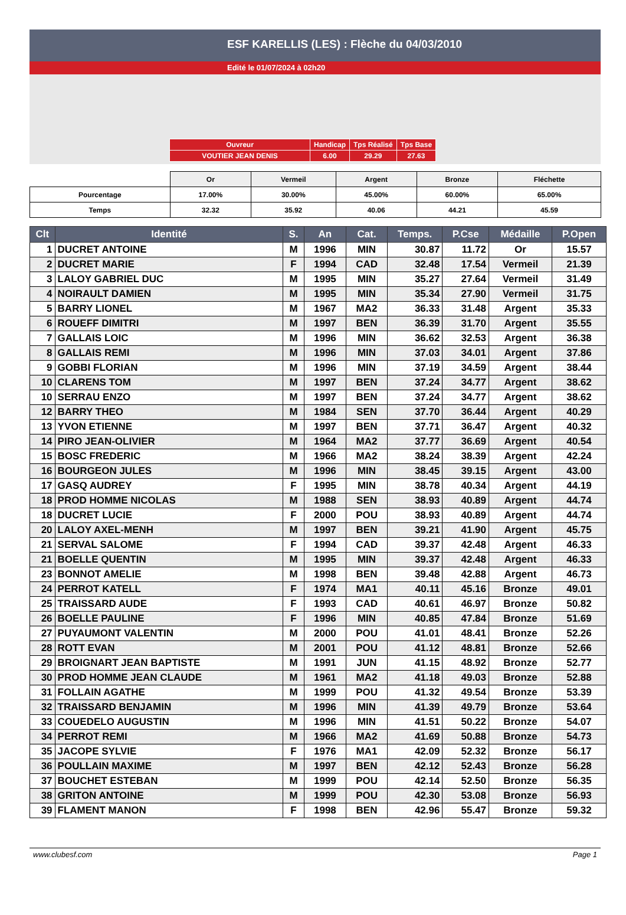ESF KARELLIS (LES) : Flèche du 04/03/2010
Edité le 01/07/2024 à 02h20
| Ouvreur | Handicap | Tps Réalisé | Tps Base |
| VOUTIER JEAN DENIS | 6.00 | 29.29 | 27.63 |
| | Or | Vermeil | Argent | Bronze | Fléchette |
| Pourcentage | 17.00% | 30.00% | 45.00% | 60.00% | 65.00% |
| Temps | 32.32 | 35.92 | 40.06 | 44.21 | 45.59 |
| Clt | Identité | S. | An | Cat. | Temps. | P.Cse | Médaille | P.Open |
| --- | --- | --- | --- | --- | --- | --- | --- | --- |
| 1 | DUCRET ANTOINE | M | 1996 | MIN | 30.87 | 11.72 | Or | 15.57 |
| 2 | DUCRET MARIE | F | 1994 | CAD | 32.48 | 17.54 | Vermeil | 21.39 |
| 3 | LALOY GABRIEL DUC | M | 1995 | MIN | 35.27 | 27.64 | Vermeil | 31.49 |
| 4 | NOIRAULT DAMIEN | M | 1995 | MIN | 35.34 | 27.90 | Vermeil | 31.75 |
| 5 | BARRY LIONEL | M | 1967 | MA2 | 36.33 | 31.48 | Argent | 35.33 |
| 6 | ROUEFF DIMITRI | M | 1997 | BEN | 36.39 | 31.70 | Argent | 35.55 |
| 7 | GALLAIS LOIC | M | 1996 | MIN | 36.62 | 32.53 | Argent | 36.38 |
| 8 | GALLAIS REMI | M | 1996 | MIN | 37.03 | 34.01 | Argent | 37.86 |
| 9 | GOBBI FLORIAN | M | 1996 | MIN | 37.19 | 34.59 | Argent | 38.44 |
| 10 | CLARENS TOM | M | 1997 | BEN | 37.24 | 34.77 | Argent | 38.62 |
| 10 | SERRAU ENZO | M | 1997 | BEN | 37.24 | 34.77 | Argent | 38.62 |
| 12 | BARRY THEO | M | 1984 | SEN | 37.70 | 36.44 | Argent | 40.29 |
| 13 | YVON ETIENNE | M | 1997 | BEN | 37.71 | 36.47 | Argent | 40.32 |
| 14 | PIRO JEAN-OLIVIER | M | 1964 | MA2 | 37.77 | 36.69 | Argent | 40.54 |
| 15 | BOSC FREDERIC | M | 1966 | MA2 | 38.24 | 38.39 | Argent | 42.24 |
| 16 | BOURGEON JULES | M | 1996 | MIN | 38.45 | 39.15 | Argent | 43.00 |
| 17 | GASQ AUDREY | F | 1995 | MIN | 38.78 | 40.34 | Argent | 44.19 |
| 18 | PROD HOMME NICOLAS | M | 1988 | SEN | 38.93 | 40.89 | Argent | 44.74 |
| 18 | DUCRET LUCIE | F | 2000 | POU | 38.93 | 40.89 | Argent | 44.74 |
| 20 | LALOY AXEL-MENH | M | 1997 | BEN | 39.21 | 41.90 | Argent | 45.75 |
| 21 | SERVAL SALOME | F | 1994 | CAD | 39.37 | 42.48 | Argent | 46.33 |
| 21 | BOELLE QUENTIN | M | 1995 | MIN | 39.37 | 42.48 | Argent | 46.33 |
| 23 | BONNOT AMELIE | M | 1998 | BEN | 39.48 | 42.88 | Argent | 46.73 |
| 24 | PERROT KATELL | F | 1974 | MA1 | 40.11 | 45.16 | Bronze | 49.01 |
| 25 | TRAISSARD AUDE | F | 1993 | CAD | 40.61 | 46.97 | Bronze | 50.82 |
| 26 | BOELLE PAULINE | F | 1996 | MIN | 40.85 | 47.84 | Bronze | 51.69 |
| 27 | PUYAUMONT VALENTIN | M | 2000 | POU | 41.01 | 48.41 | Bronze | 52.26 |
| 28 | ROTT EVAN | M | 2001 | POU | 41.12 | 48.81 | Bronze | 52.66 |
| 29 | BROIGNART JEAN BAPTISTE | M | 1991 | JUN | 41.15 | 48.92 | Bronze | 52.77 |
| 30 | PROD HOMME JEAN CLAUDE | M | 1961 | MA2 | 41.18 | 49.03 | Bronze | 52.88 |
| 31 | FOLLAIN AGATHE | M | 1999 | POU | 41.32 | 49.54 | Bronze | 53.39 |
| 32 | TRAISSARD BENJAMIN | M | 1996 | MIN | 41.39 | 49.79 | Bronze | 53.64 |
| 33 | COUEDELO AUGUSTIN | M | 1996 | MIN | 41.51 | 50.22 | Bronze | 54.07 |
| 34 | PERROT REMI | M | 1966 | MA2 | 41.69 | 50.88 | Bronze | 54.73 |
| 35 | JACOPE SYLVIE | F | 1976 | MA1 | 42.09 | 52.32 | Bronze | 56.17 |
| 36 | POULLAIN MAXIME | M | 1997 | BEN | 42.12 | 52.43 | Bronze | 56.28 |
| 37 | BOUCHET ESTEBAN | M | 1999 | POU | 42.14 | 52.50 | Bronze | 56.35 |
| 38 | GRITON ANTOINE | M | 1999 | POU | 42.30 | 53.08 | Bronze | 56.93 |
| 39 | FLAMENT MANON | F | 1998 | BEN | 42.96 | 55.47 | Bronze | 59.32 |
www.clubesf.com Page 1